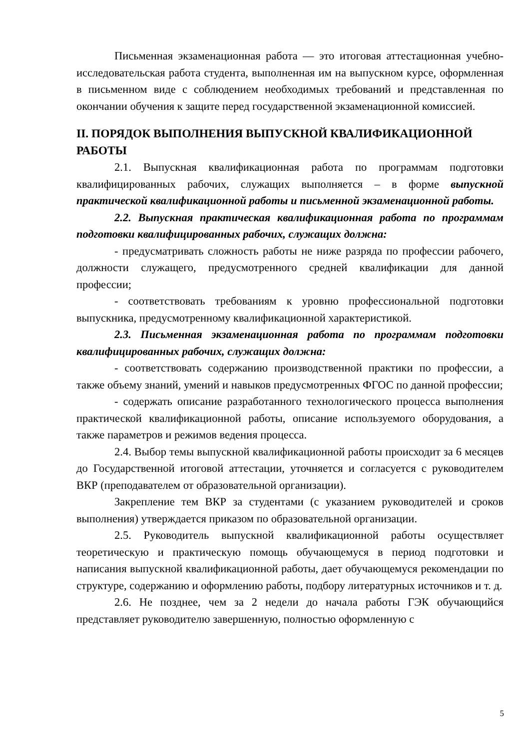Письменная экзаменационная работа — это итоговая аттестационная учебно-исследовательская работа студента, выполненная им на выпускном курсе, оформленная в письменном виде с соблюдением необходимых требований и представленная по окончании обучения к защите перед государственной экзаменационной комиссией.
II. ПОРЯДОК ВЫПОЛНЕНИЯ ВЫПУСКНОЙ КВАЛИФИКАЦИОННОЙ РАБОТЫ
2.1. Выпускная квалификационная работа по программам подготовки квалифицированных рабочих, служащих выполняется – в форме выпускной практической квалификационной работы и письменной экзаменационной работы.
2.2. Выпускная практическая квалификационная работа по программам подготовки квалифицированных рабочих, служащих должна:
- предусматривать сложность работы не ниже разряда по профессии рабочего, должности служащего, предусмотренного средней квалификации для данной профессии;
- соответствовать требованиям к уровню профессиональной подготовки выпускника, предусмотренному квалификационной характеристикой.
2.3. Письменная экзаменационная работа по программам подготовки квалифицированных рабочих, служащих должна:
- соответствовать содержанию производственной практики по профессии, а также объему знаний, умений и навыков предусмотренных ФГОС по данной профессии;
- содержать описание разработанного технологического процесса выполнения практической квалификационной работы, описание используемого оборудования, а также параметров и режимов ведения процесса.
2.4. Выбор темы выпускной квалификационной работы происходит за 6 месяцев до Государственной итоговой аттестации, уточняется и согласуется с руководителем ВКР (преподавателем от образовательной организации).
Закрепление тем ВКР за студентами (с указанием руководителей и сроков выполнения) утверждается приказом по образовательной организации.
2.5. Руководитель выпускной квалификационной работы осуществляет теоретическую и практическую помощь обучающемуся в период подготовки и написания выпускной квалификационной работы, дает обучающемуся рекомендации по структуре, содержанию и оформлению работы, подбору литературных источников и т. д.
2.6. Не позднее, чем за 2 недели до начала работы ГЭК обучающийся представляет руководителю завершенную, полностью оформленную с
5